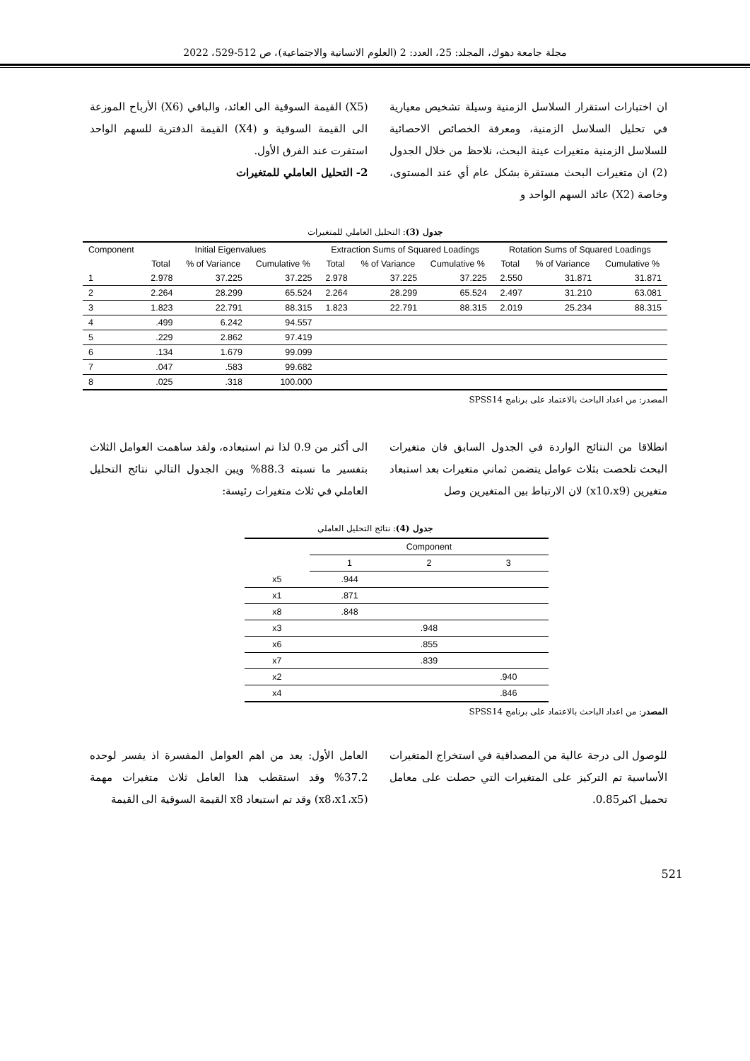مجلة جامعة دهوك، المجلد: 25، العدد: 2 (العلوم الانسانية والاجتماعية)، ص 512-529، 2022
ان اختبارات استقرار السلاسل الزمنية وسيلة تشخيص معيارية في تحليل السلاسل الزمنية، ومعرفة الخصائص الاحصائية للسلاسل الزمنية متغيرات عينة البحث، نلاحظ من خلال الجدول (2) ان متغيرات البحث مستقرة بشكل عام أي عند المستوى، وخاصة (X2) عائد السهم الواحد و
(X5) القيمة السوقية الى العائد، والباقي (X6) الأرباح الموزعة الى القيمة السوقية و (X4) القيمة الدفترية للسهم الواحد استقرت عند الفرق الأول.
2- التحليل العاملي للمتغيرات
جدول (3): التحليل العاملي للمتغيرات
| Component | Initial Eigenvalues | | | Extraction Sums of Squared Loadings | | | Rotation Sums of Squared Loadings | | |
| --- | --- | --- | --- | --- | --- | --- | --- | --- | --- |
| | Total | % of Variance | Cumulative % | Total | % of Variance | Cumulative % | Total | % of Variance | Cumulative % |
| 1 | 2.978 | 37.225 | 37.225 | 2.978 | 37.225 | 37.225 | 2.550 | 31.871 | 31.871 |
| 2 | 2.264 | 28.299 | 65.524 | 2.264 | 28.299 | 65.524 | 2.497 | 31.210 | 63.081 |
| 3 | 1.823 | 22.791 | 88.315 | 1.823 | 22.791 | 88.315 | 2.019 | 25.234 | 88.315 |
| 4 | .499 | 6.242 | 94.557 | | | | | | |
| 5 | .229 | 2.862 | 97.419 | | | | | | |
| 6 | .134 | 1.679 | 99.099 | | | | | | |
| 7 | .047 | .583 | 99.682 | | | | | | |
| 8 | .025 | .318 | 100.000 | | | | | | |
المصدر: من اعداد الباحث بالاعتماد على برنامج SPSS14
انطلاقا من النتائج الواردة في الجدول السابق فان متغيرات البحث تلخصت بثلاث عوامل يتضمن ثماني متغيرات بعد استبعاد متغيرين (x10،x9) لان الارتباط بين المتغيرين وصل
الى أكثر من 0.9 لذا تم استبعاده، ولقد ساهمت العوامل الثلاث بتفسير ما نسبته 88.3% ويبن الجدول التالي نتائج التحليل العاملي في ثلاث متغيرات رئيسة:
جدول (4): نتائج التحليل العاملي
| | Component | | |
| --- | --- | --- | --- |
| | 1 | 2 | 3 |
| x5 | .944 | | |
| x1 | .871 | | |
| x8 | .848 | | |
| x3 | | .948 | |
| x6 | | .855 | |
| x7 | | .839 | |
| x2 | | | .940 |
| x4 | | | .846 |
المصدر: من اعداد الباحث بالاعتماد على برنامج SPSS14
للوصول الى درجة عالية من المصداقية في استخراج المتغيرات الأساسية تم التركيز على المتغيرات التي حصلت على معامل تحميل اكبر0.85.
العامل الأول: يعد من اهم العوامل المفسرة اذ يفسر لوحده 37.2% وقد استقطب هذا العامل ثلاث متغيرات مهمة (x8،x1،x5) وقد تم استبعاد x8 القيمة السوقية الى القيمة
521